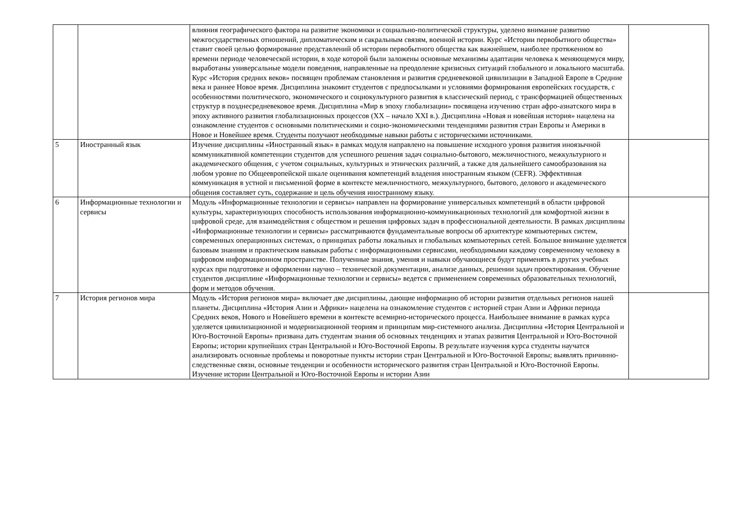| | | влияния географического фактора на развитие экономики и социально-политической структуры, уделено внимание развитию межгосударственных отношений, дипломатическим и сакральным связям, военной истории. Курс «Истории первобытного общества» ставит своей целью формирование представлений об истории первобытного общества как важнейшем, наиболее протяженном во времени периоде человеческой истории, в ходе которой были заложены основные механизмы адаптации человека к меняющемуся миру, выработаны универсальные модели поведения, направленные на преодоление кризисных ситуаций глобального и локального масштаба. Курс «История средних веков» посвящен проблемам становления и развития средневековой цивилизации в Западной Европе в Средние века и раннее Новое время. Дисциплина знакомит студентов с предпосылками и условиями формирования европейских государств, с особенностями политического, экономического и социокультурного развития в классический период, с трансформацией общественных структур в позднесредневековое время. Дисциплина «Мир в эпоху глобализации» посвящена изучению стран афро-азиатского мира в эпоху активного развития глобализационных процессов (XX – начало XXI в.). Дисциплина «Новая и новейшая история» нацелена на ознакомление студентов с основными политическими и социо-экономическими тенденциями развития стран Европы и Америки в Новое и Новейшее время. Студенты получают необходимые навыки работы с историческими источниками. | |
| 5 | Иностранный язык | Изучение дисциплины «Иностранный язык» в рамках модуля направлено на повышение исходного уровня развития иноязычной коммуникативной компетенции студентов для успешного решения задач социально-бытового, межличностного, межкультурного и академического общения, с учетом социальных, культурных и этнических различий, а также для дальнейшего самообразования на любом уровне по Общеевропейской шкале оценивания компетенций владения иностранным языком (CEFR). Эффективная коммуникация в устной и письменной форме в контексте межличностного, межкультурного, бытового, делового и академического общения составляет суть, содержание и цель обучения иностранному языку. | |
| 6 | Информационные технологии и сервисы | Модуль «Информационные технологии и сервисы» направлен на формирование универсальных компетенций в области цифровой культуры, характеризующих способность использования информационно-коммуникационных технологий для комфортной жизни в цифровой среде, для взаимодействия с обществом и решения цифровых задач в профессиональной деятельности. В рамках дисциплины «Информационные технологии и сервисы» рассматриваются фундаментальные вопросы об архитектуре компьютерных систем, современных операционных системах, о принципах работы локальных и глобальных компьютерных сетей. Большое внимание уделяется базовым знаниям и практическим навыкам работы с информационными сервисами, необходимыми каждому современному человеку в цифровом информационном пространстве. Полученные знания, умения и навыки обучающиеся будут применять в других учебных курсах при подготовке и оформлении научно – технической документации, анализе данных, решении задач проектирования. Обучение студентов дисциплине «Информационные технологии и сервисы» ведется с применением современных образовательных технологий, форм и методов обучения. | |
| 7 | История регионов мира | Модуль «История регионов мира» включает две дисциплины, дающие информацию об истории развития отдельных регионов нашей планеты. Дисциплина «История Азии и Африки» нацелена на ознакомление студентов с историей стран Азии и Африки периода Средних веков, Нового и Новейшего времени в контексте всемирно-исторического процесса. Наибольшее внимание в рамках курса уделяется цивилизационной и модернизационной теориям и принципам мир-системного анализа. Дисциплина «История Центральной и Юго-Восточной Европы» призвана дать студентам знания об основных тенденциях и этапах развития Центральной и Юго-Восточной Европы; истории крупнейших стран Центральной и Юго-Восточной Европы. В результате изучения курса студенты научатся анализировать основные проблемы и поворотные пункты истории стран Центральной и Юго-Восточной Европы; выявлять причинно-следственные связи, основные тенденции и особенности исторического развития стран Центральной и Юго-Восточной Европы. Изучение истории Центральной и Юго-Восточной Европы и истории Азии | |